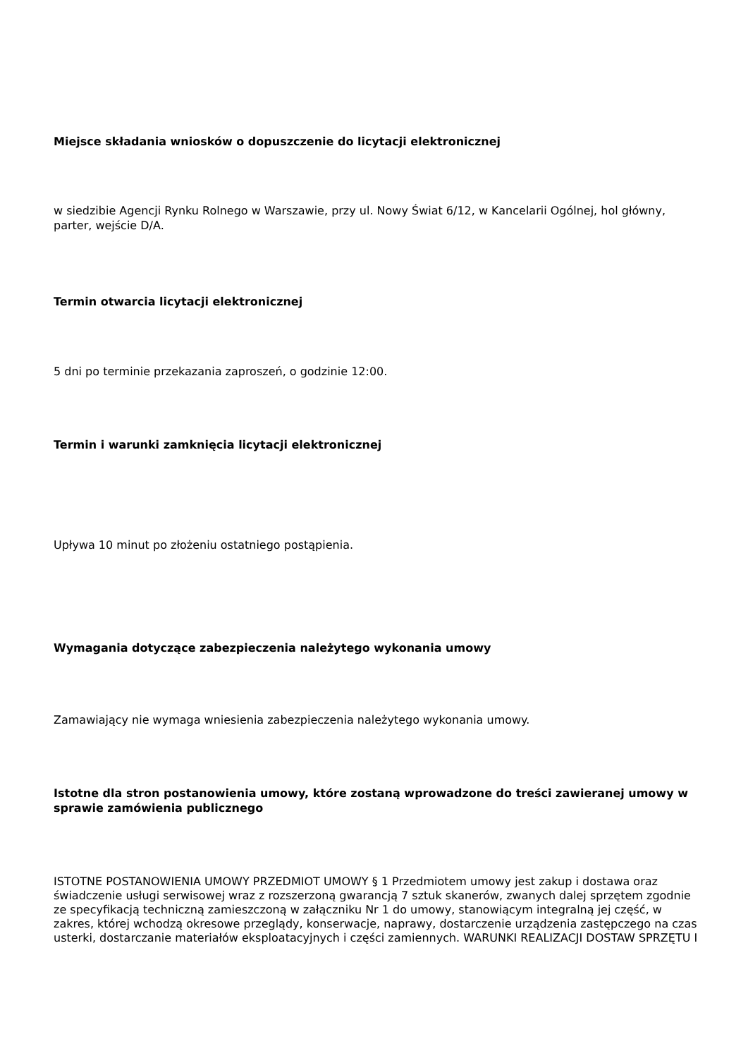Miejsce składania wniosków o dopuszczenie do licytacji elektronicznej
w siedzibie Agencji Rynku Rolnego w Warszawie, przy ul. Nowy Świat 6/12, w Kancelarii Ogólnej, hol główny, parter, wejście D/A.
Termin otwarcia licytacji elektronicznej
5 dni po terminie przekazania zaproszeń, o godzinie 12:00.
Termin i warunki zamknięcia licytacji elektronicznej
Upływa 10 minut po złożeniu ostatniego postąpienia.
Wymagania dotyczące zabezpieczenia należytego wykonania umowy
Zamawiający nie wymaga wniesienia zabezpieczenia należytego wykonania umowy.
Istotne dla stron postanowienia umowy, które zostaną wprowadzone do treści zawieranej umowy w sprawie zamówienia publicznego
ISTOTNE POSTANOWIENIA UMOWY PRZEDMIOT UMOWY § 1 Przedmiotem umowy jest zakup i dostawa oraz świadczenie usługi serwisowej wraz z rozszerzoną gwarancją 7 sztuk skanerów, zwanych dalej sprzętem zgodnie ze specyfikacją techniczną zamieszczoną w załączniku Nr 1 do umowy, stanowiącym integralną jej część, w zakres, której wchodzą okresowe przeglądy, konserwacje, naprawy, dostarczenie urządzenia zastępczego na czas usterki, dostarczanie materiałów eksploatacyjnych i części zamiennych. WARUNKI REALIZACJI DOSTAW SPRZĘTU I